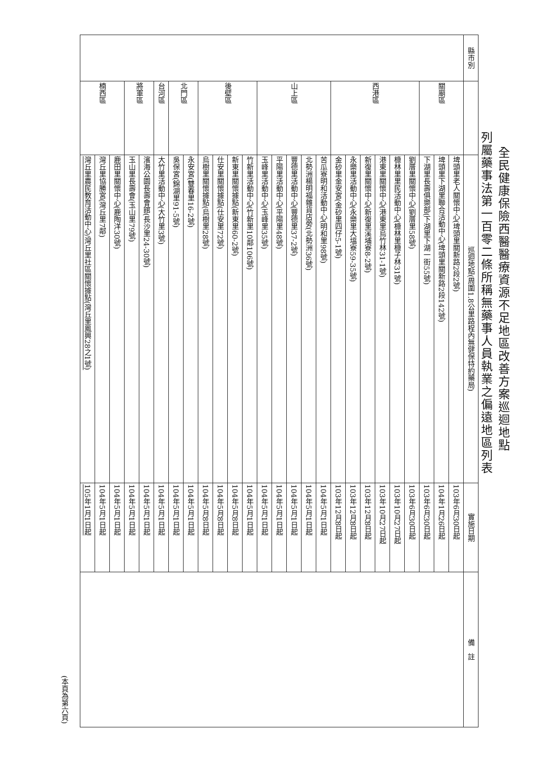全民健康保險西醫醫療資源不足地區改善方案巡迴地點
列屬藥事法第一百零二條所稱無藥事人員執業之偏遠地區列表
| 縣市別 | | 巡迴地點(周圍1.8公里路程內無健保特約藥局) | 實施日期 | 備 註 |
| --- | --- | --- | --- | --- |
| | 關廟區 | 埤頭里老人關懷中心(埤頭里關新路2段2號) | 103年6月30日起 | |
| | | 埤頭里下湖里聯合活動中心(埤頭里關新路2段142號) | 104年1月26日起 | |
| | | 下湖里長壽俱樂部(下湖里下湖一街55號) | 103年6月30日起 | |
| | 西港區 | 劉厝里關懷中心(劉厝里58號) | 103年6月30日起 | |
| | | 槺林里里民活動中心(槺林里槺子林31號) | 103年10月27日起 | |
| | | 港東里關懷中心(港東里烏竹林31-1號) | 103年10月27日起 | |
| | | 新復里關懷中心(新復里溪埔寮8-2號) | 103年12月8日起 | |
| | | 永樂里活動中心(永樂里大塭寮59-35號) | 103年12月8日起 | |
| | | 金砂里金安宮(金砂里四仔5-1號) | 103年12月8日起 | |
| | 山上區 | 苦瓜寮明和活動中心(明和里98號) | 104年5月1日起 | |
| | | 北勢洲楊明福雜貨店旁(北勢洲36號) | 104年5月1日起 | |
| | | 豐德里活動中心(豐德里37-2號) | 104年5月1日起 | |
| | | 平陽里活動中心(平陽里48號) | 104年5月1日起 | |
| | | 玉峰里活動中心(玉峰里35號) | 104年5月1日起 | |
| | 後壁區 | 竹新里活動中心(竹新里10鄰106號) | 104年5月1日起 | |
| | | 新東里關懷據點(新東里60-2號) | 104年5月8日起 | |
| | | 仕安里關懷據點(仕安里72號) | 104年5月8日起 | |
| | | 烏樹里關懷據點(烏樹里28號) | 104年5月8日起 | |
| | 北門區 | 永安宮(雙春里16-2號) | 104年5月1日起 | |
| | | 吳保宮(錦湖里91-5號) | 104年5月1日起 | |
| | 台河區 | 大竹里活動中心(大竹里3號) | 104年5月1日起 | |
| | 將軍區 | 濱海公園長壽會館(長沙里24-30號) | 104年5月1日起 | |
| | | 玉山里長壽會(玉山里79號) | 104年5月1日起 | |
| | 楠西區 | 鹿田里關懷中心(鹿陶洋30號) | 104年5月1日起 | |
| | | 灣丘里協勝宮(灣丘里7鄰) | 104年5月1日起 | |
| | | 灣丘里農民教育活動中心/灣丘里社區關懷據點(灣丘里鳳興28之1號) | 105年1月1日起 | |
(本頁為第六頁)